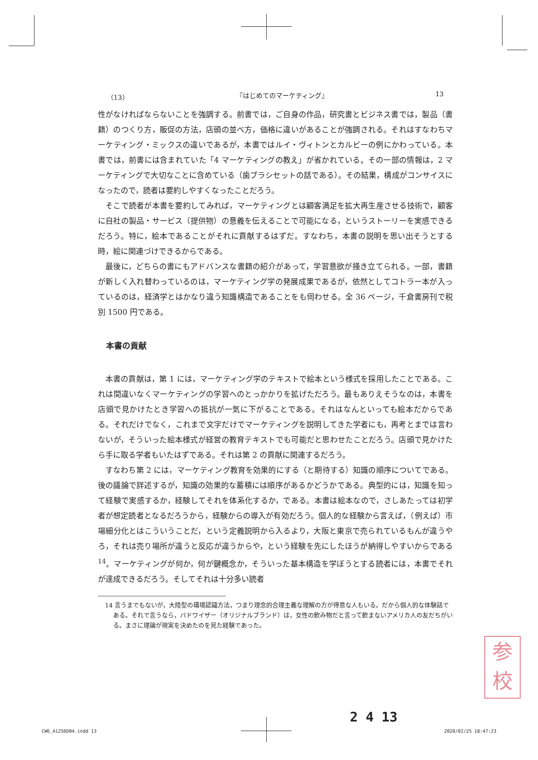（13） 『はじめてのマーケティング』 13
性がなければならないことを強調する。前書では，ご自身の作品，研究書とビジネス書では，製品（書籍）のつくり方，販促の方法，店頭の並べ方，価格に違いがあることが強調される。それはすなわちマーケティング・ミックスの違いであるが，本書ではルイ・ヴィトンとカルビーの例にかわっている。本書では，前書には含まれていた「4 マーケティングの教え」が省かれている。その一部の情報は，2 マーケティングで大切なことに含めている（歯ブラシセットの話である）。その結果，構成がコンサイスになったので，読者は要約しやすくなったことだろう。
そこで読者が本書を要約してみれば，マーケティングとは顧客満足を拡大再生産させる技術で，顧客に自社の製品・サービス（提供物）の意義を伝えることで可能になる，というストーリーを実感できるだろう。特に，絵本であることがそれに貢献するはずだ。すなわち，本書の説明を思い出そうとする時，絵に関連づけできるからである。
最後に，どちらの書にもアドバンスな書籍の紹介があって，学習意欲が掻き立てられる。一部，書籍が新しく入れ替わっているのは，マーケティング学の発展成果であるが，依然としてコトラー本が入っているのは，経済学とはかなり違う知識構造であることをも伺わせる。全 36 ページ，千倉書房刊で税別 1500 円である。
本書の貢献
本書の貢献は，第 1 には，マーケティング学のテキストで絵本という様式を採用したことである。これは間違いなくマーケティングの学習へのとっかかりを拡げただろう。最もありえそうなのは，本書を店頭で見かけたとき学習への抵抗が一気に下がることである。それはなんといっても絵本だからである。それだけでなく，これまで文字だけでマーケティングを説明してきた学者にも，再考とまでは言わないが，そういった絵本様式が経営の教育テキストでも可能だと思わせたことだろう。店頭で見かけたら手に取る学者もいたはずである。それは第 2 の貢献に関連するだろう。
すなわち第 2 には，マーケティング教育を効果的にする（と期待する）知識の順序についてである。後の議論で詳述するが，知識の効果的な蓄積には順序があるかどうかである。典型的には，知識を知って経験で実感するか，経験してそれを体系化するか，である。本書は絵本なので，さしあたっては初学者が想定読者となるだろうから，経験からの導入が有効だろう。個人的な経験から言えば，（例えば）市場細分化とはこういうことだ，という定義説明から入るより，大阪と東京で売られているもんが違うやろ，それは売り場所が違うと反応が違うからや，という経験を先にしたほうが納得しやすいからである<sup>14</sup>。マーケティングが何か，何が鍵概念か，そういった基本構造を学ぼうとする読者には，本書でそれが達成できるだろう。そしてそれは十分多い読者
14 言うまでもないが，大陸型の環境認識方法，つまり理念的合理主義な理解の方が得意な人もいる。だから個人的な体験話である。それで言うなら，バドワイザー（オリジナルブランド）は，女性の飲み物だと言って飲まないアメリカ人の友だちがいる。まさに理論が現実を決めたのを見た経験であった。
参
校
2 4 13
CW6_A1256D04.indd 13 2020/02/25 18:47:23